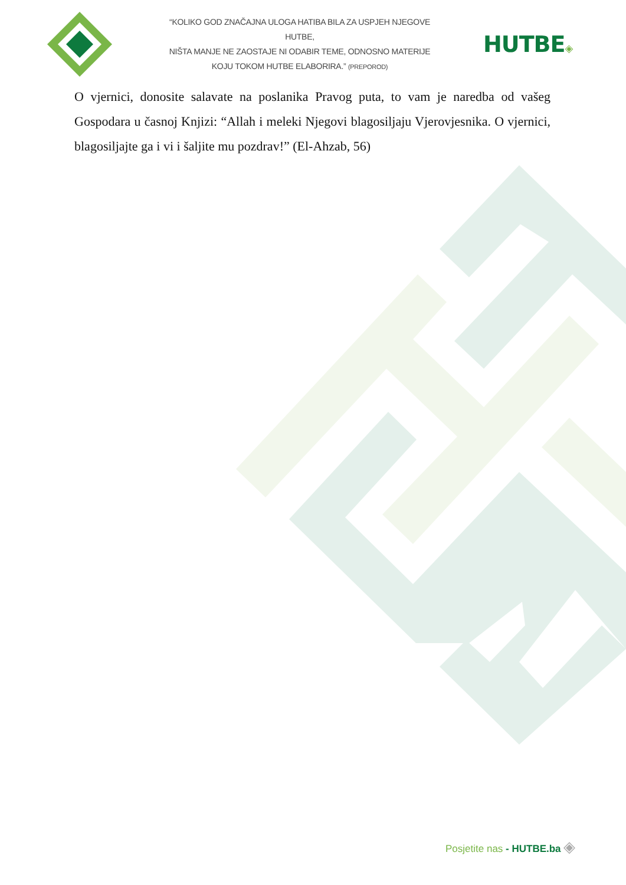“KOLIKO GOD ZNAČAJNA ULOGA HATIBA BILA ZA USPJEH NJEGOVE HUTBE,
NIŠTA MANJE NE ZAOSTAJE NI ODABIR TEME, ODNOSNO MATERIJE
KOJU TOKOM HUTBE ELABORIRA.” (PREPOROD)
HUTBE◈
O vjernici, donosite salavate na poslanika Pravog puta, to vam je naredba od vašeg Gospodara u časnoj Knjizi: “Allah i meleki Njegovi blagosiljaju Vjerovjesnika. O vjernici, blagosiljajte ga i vi i šaljite mu pozdrav!” (El-Ahzab, 56)
Posjetite nas - HUTBE.ba ◈